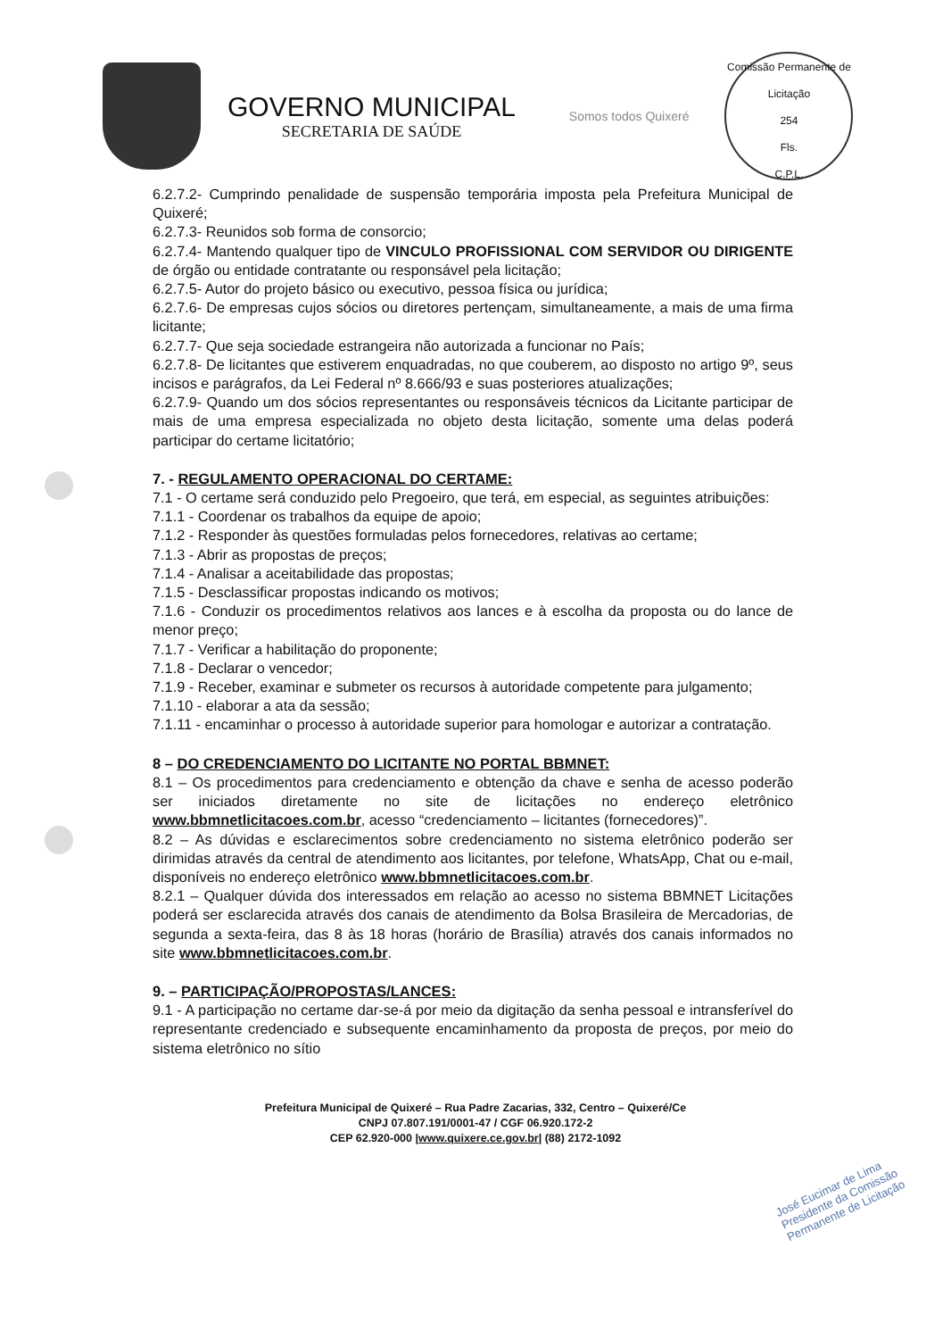GOVERNO MUNICIPAL
SECRETARIA DE SAÚDE
Somos todos Quixeré
Comissão Permanente de Licitação
254
Fls.
C.P.L.
6.2.7.2- Cumprindo penalidade de suspensão temporária imposta pela Prefeitura Municipal de Quixeré;
6.2.7.3- Reunidos sob forma de consorcio;
6.2.7.4- Mantendo qualquer tipo de VINCULO PROFISSIONAL COM SERVIDOR OU DIRIGENTE de órgão ou entidade contratante ou responsável pela licitação;
6.2.7.5- Autor do projeto básico ou executivo, pessoa física ou jurídica;
6.2.7.6- De empresas cujos sócios ou diretores pertençam, simultaneamente, a mais de uma firma licitante;
6.2.7.7- Que seja sociedade estrangeira não autorizada a funcionar no País;
6.2.7.8- De licitantes que estiverem enquadradas, no que couberem, ao disposto no artigo 9º, seus incisos e parágrafos, da Lei Federal nº 8.666/93 e suas posteriores atualizações;
6.2.7.9- Quando um dos sócios representantes ou responsáveis técnicos da Licitante participar de mais de uma empresa especializada no objeto desta licitação, somente uma delas poderá participar do certame licitatório;
7. - REGULAMENTO OPERACIONAL DO CERTAME:
7.1 - O certame será conduzido pelo Pregoeiro, que terá, em especial, as seguintes atribuições:
7.1.1 - Coordenar os trabalhos da equipe de apoio;
7.1.2 - Responder às questões formuladas pelos fornecedores, relativas ao certame;
7.1.3 - Abrir as propostas de preços;
7.1.4 - Analisar a aceitabilidade das propostas;
7.1.5 - Desclassificar propostas indicando os motivos;
7.1.6 - Conduzir os procedimentos relativos aos lances e à escolha da proposta ou do lance de menor preço;
7.1.7 - Verificar a habilitação do proponente;
7.1.8 - Declarar o vencedor;
7.1.9 - Receber, examinar e submeter os recursos à autoridade competente para julgamento;
7.1.10 - elaborar a ata da sessão;
7.1.11 - encaminhar o processo à autoridade superior para homologar e autorizar a contratação.
8 – DO CREDENCIAMENTO DO LICITANTE NO PORTAL BBMNET:
8.1 – Os procedimentos para credenciamento e obtenção da chave e senha de acesso poderão ser iniciados diretamente no site de licitações no endereço eletrônico www.bbmnetlicitacoes.com.br, acesso “credenciamento – licitantes (fornecedores)”.
8.2 – As dúvidas e esclarecimentos sobre credenciamento no sistema eletrônico poderão ser dirimidas através da central de atendimento aos licitantes, por telefone, WhatsApp, Chat ou e-mail, disponíveis no endereço eletrônico www.bbmnetlicitacoes.com.br.
8.2.1 – Qualquer dúvida dos interessados em relação ao acesso no sistema BBMNET Licitações poderá ser esclarecida através dos canais de atendimento da Bolsa Brasileira de Mercadorias, de segunda a sexta-feira, das 8 às 18 horas (horário de Brasília) através dos canais informados no site www.bbmnetlicitacoes.com.br.
9. – PARTICIPAÇÃO/PROPOSTAS/LANCES:
9.1 - A participação no certame dar-se-á por meio da digitação da senha pessoal e intransferível do representante credenciado e subsequente encaminhamento da proposta de preços, por meio do sistema eletrônico no sítio
Prefeitura Municipal de Quixeré – Rua Padre Zacarias, 332, Centro – Quixeré/Ce
CNPJ 07.807.191/0001-47 / CGF 06.920.172-2
CEP 62.920-000 |www.quixere.ce.gov.br| (88) 2172-1092
José Eucimar de Lima
Presidente da Comissão
Permanente de Licitação